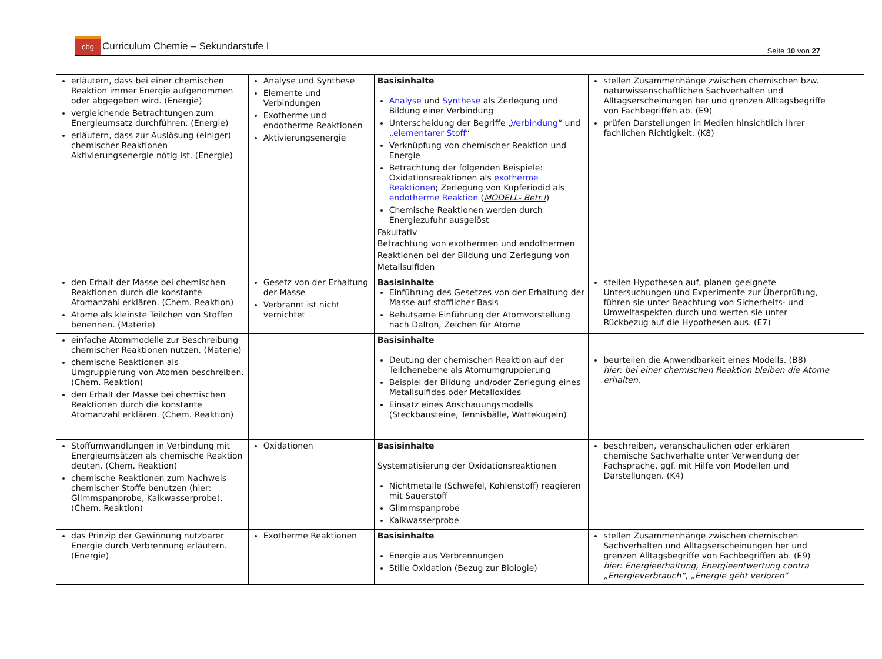cbg Curriculum Chemie – Sekundarstufe I
Seite 10 von 27
| erläutern, dass bei einer chemischen Reaktion immer Energie aufgenommen oder abgegeben wird. (Energie) vergleichende Betrachtungen zum Energieumsatz durchführen. (Energie) erläutern, dass zur Auslösung (einiger) chemischer Reaktionen Aktivierungsenergie nötig ist. (Energie) | Analyse und Synthese Elemente und Verbindungen Exotherme und endotherme Reaktionen Aktivierungsenergie | Basisinhalte Analyse und Synthese als Zerlegung und Bildung einer Verbindung Unterscheidung der Begriffe „ Verbindung “ und „ elementarer Stoff “ Verknüpfung von chemischer Reaktion und Energie Betrachtung der folgenden Beispiele: Oxidationsreaktionen als exotherme Reaktionen ; Zerlegung von Kupferiodid als endotherme Reaktion ( MODELL- Betr.! ) Chemische Reaktionen werden durch Energiezufuhr ausgelöst Fakultativ Betrachtung von exothermen und endothermen Reaktionen bei der Bildung und Zerlegung von Metallsulfiden | stellen Zusammenhänge zwischen chemischen bzw. naturwissenschaftlichen Sachverhalten und Alltagserscheinungen her und grenzen Alltagsbegriffe von Fachbegriffen ab. (E9) prüfen Darstellungen in Medien hinsichtlich ihrer fachlichen Richtigkeit. (K8) | |
| den Erhalt der Masse bei chemischen Reaktionen durch die konstante Atomanzahl erklären. (Chem. Reaktion) Atome als kleinste Teilchen von Stoffen benennen. (Materie) | Gesetz von der Erhaltung der Masse Verbrannt ist nicht vernichtet | Basisinhalte Einführung des Gesetzes von der Erhaltung der Masse auf stofflicher Basis Behutsame Einführung der Atomvorstellung nach Dalton, Zeichen für Atome | stellen Hypothesen auf, planen geeignete Untersuchungen und Experimente zur Überprüfung, führen sie unter Beachtung von Sicherheits- und Umweltaspekten durch und werten sie unter Rückbezug auf die Hypothesen aus. (E7) | |
| einfache Atommodelle zur Beschreibung chemischer Reaktionen nutzen. (Materie) chemische Reaktionen als Umgruppierung von Atomen beschreiben. (Chem. Reaktion) den Erhalt der Masse bei chemischen Reaktionen durch die konstante Atomanzahl erklären. (Chem. Reaktion) | | Basisinhalte Deutung der chemischen Reaktion auf der Teilchenebene als Atomumgruppierung Beispiel der Bildung und/oder Zerlegung eines Metallsulfides oder Metalloxides Einsatz eines Anschauungsmodells (Steckbausteine, Tennisbälle, Wattekugeln) | beurteilen die Anwendbarkeit eines Modells. (B8) hier: bei einer chemischen Reaktion bleiben die Atome erhalten. | |
| Stoffumwandlungen in Verbindung mit Energieumsätzen als chemische Reaktion deuten. (Chem. Reaktion) chemische Reaktionen zum Nachweis chemischer Stoffe benutzen (hier: Glimmspanprobe, Kalkwasserprobe). (Chem. Reaktion) | Oxidationen | Basisinhalte Systematisierung der Oxidationsreaktionen Nichtmetalle (Schwefel, Kohlenstoff) reagieren mit Sauerstoff Glimmspanprobe Kalkwasserprobe | beschreiben, veranschaulichen oder erklären chemische Sachverhalte unter Verwendung der Fachsprache, ggf. mit Hilfe von Modellen und Darstellungen. (K4) | |
| das Prinzip der Gewinnung nutzbarer Energie durch Verbrennung erläutern. (Energie) | Exotherme Reaktionen | Basisinhalte Energie aus Verbrennungen Stille Oxidation (Bezug zur Biologie) | stellen Zusammenhänge zwischen chemischen Sachverhalten und Alltagserscheinungen her und grenzen Alltagsbegriffe von Fachbegriffen ab. (E9) hier: Energieerhaltung, Energieentwertung contra „Energieverbrauch“, „Energie geht verloren“ | |